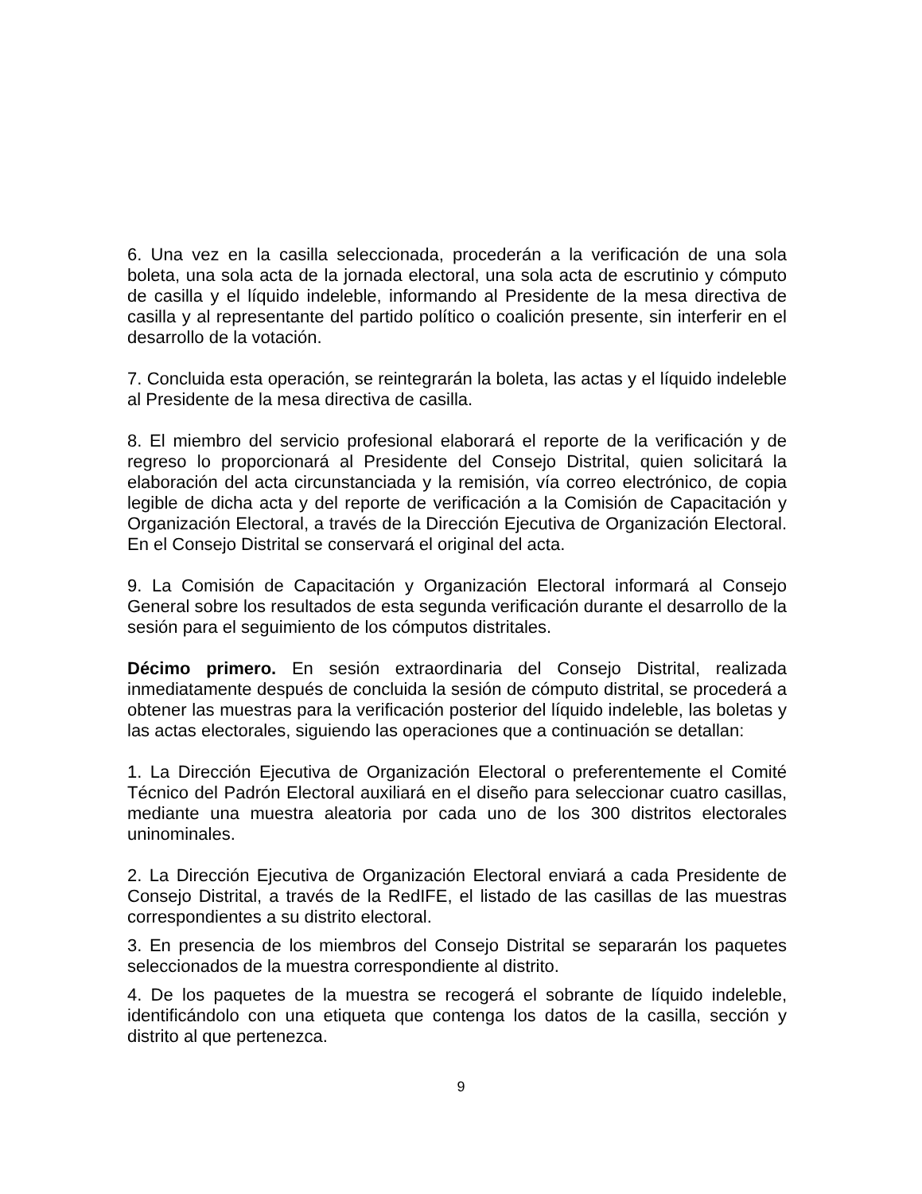6. Una vez en la casilla seleccionada, procederán a la verificación de una sola boleta, una sola acta de la jornada electoral, una sola acta de escrutinio y cómputo de casilla y el líquido indeleble, informando al Presidente de la mesa directiva de casilla y al representante del partido político o coalición presente, sin interferir en el desarrollo de la votación.
7. Concluida esta operación, se reintegrarán la boleta, las actas y el líquido indeleble al Presidente de la mesa directiva de casilla.
8. El miembro del servicio profesional elaborará el reporte de la verificación y de regreso lo proporcionará al Presidente del Consejo Distrital, quien solicitará la elaboración del acta circunstanciada y la remisión, vía correo electrónico, de copia legible de dicha acta y del reporte de verificación a la Comisión de Capacitación y Organización Electoral, a través de la Dirección Ejecutiva de Organización Electoral. En el Consejo Distrital se conservará el original del acta.
9. La Comisión de Capacitación y Organización Electoral informará al Consejo General sobre los resultados de esta segunda verificación durante el desarrollo de la sesión para el seguimiento de los cómputos distritales.
Décimo primero. En sesión extraordinaria del Consejo Distrital, realizada inmediatamente después de concluida la sesión de cómputo distrital, se procederá a obtener las muestras para la verificación posterior del líquido indeleble, las boletas y las actas electorales, siguiendo las operaciones que a continuación se detallan:
1. La Dirección Ejecutiva de Organización Electoral o preferentemente el Comité Técnico del Padrón Electoral auxiliará en el diseño para seleccionar cuatro casillas, mediante una muestra aleatoria por cada uno de los 300 distritos electorales uninominales.
2. La Dirección Ejecutiva de Organización Electoral enviará a cada Presidente de Consejo Distrital, a través de la RedIFE, el listado de las casillas de las muestras correspondientes a su distrito electoral.
3. En presencia de los miembros del Consejo Distrital se separarán los paquetes seleccionados de la muestra correspondiente al distrito.
4. De los paquetes de la muestra se recogerá el sobrante de líquido indeleble, identificándolo con una etiqueta que contenga los datos de la casilla, sección y distrito al que pertenezca.
9